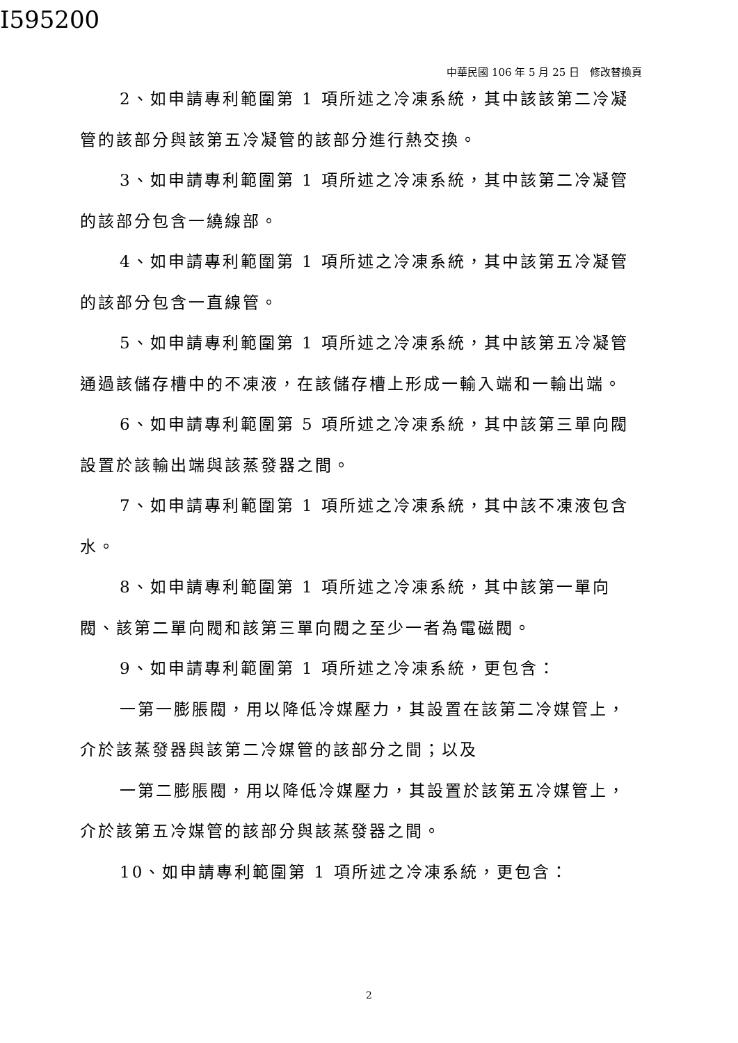I595200
中華民國 106 年 5 月 25 日　修改替換頁
2、如申請專利範圍第 1 項所述之冷凍系統，其中該該第二冷凝管的該部分與該第五冷凝管的該部分進行熱交換。
3、如申請專利範圍第 1 項所述之冷凍系統，其中該第二冷凝管的該部分包含一繞線部。
4、如申請專利範圍第 1 項所述之冷凍系統，其中該第五冷凝管的該部分包含一直線管。
5、如申請專利範圍第 1 項所述之冷凍系統，其中該第五冷凝管通過該儲存槽中的不凍液，在該儲存槽上形成一輸入端和一輸出端。
6、如申請專利範圍第 5 項所述之冷凍系統，其中該第三單向閥設置於該輸出端與該蒸發器之間。
7、如申請專利範圍第 1 項所述之冷凍系統，其中該不凍液包含水。
8、如申請專利範圍第 1 項所述之冷凍系統，其中該第一單向閥、該第二單向閥和該第三單向閥之至少一者為電磁閥。
9、如申請專利範圍第 1 項所述之冷凍系統，更包含：
一第一膨脹閥，用以降低冷媒壓力，其設置在該第二冷媒管上，介於該蒸發器與該第二冷媒管的該部分之間；以及
一第二膨脹閥，用以降低冷媒壓力，其設置於該第五冷媒管上，介於該第五冷媒管的該部分與該蒸發器之間。
10、如申請專利範圍第 1 項所述之冷凍系統，更包含：
2